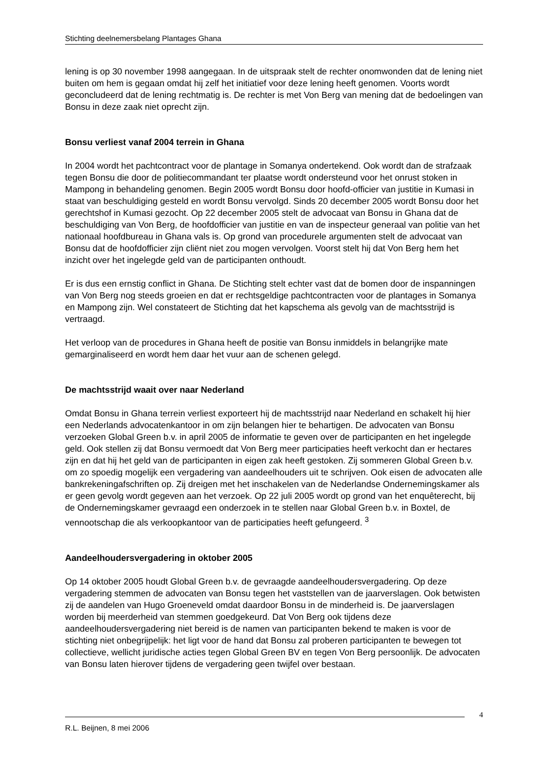Stichting deelnemersbelang Plantages Ghana
lening is op 30 november 1998 aangegaan. In de uitspraak stelt de rechter onomwonden dat de lening niet buiten om hem is gegaan omdat hij zelf het initiatief voor deze lening heeft genomen. Voorts wordt geconcludeerd dat de lening rechtmatig is. De rechter is met Von Berg van mening dat de bedoelingen van Bonsu in deze zaak niet oprecht zijn.
Bonsu verliest vanaf 2004 terrein in Ghana
In 2004 wordt het pachtcontract voor de plantage in Somanya ondertekend. Ook wordt dan de strafzaak tegen Bonsu die door de politiecommandant ter plaatse wordt ondersteund voor het onrust stoken in Mampong in behandeling genomen. Begin 2005 wordt Bonsu door hoofd-officier van justitie in Kumasi in staat van beschuldiging gesteld en wordt Bonsu vervolgd. Sinds 20 december 2005 wordt Bonsu door het gerechtshof in Kumasi gezocht. Op 22 december 2005 stelt de advocaat van Bonsu in Ghana dat de beschuldiging van Von Berg, de hoofdofficier van justitie en van de inspecteur generaal van politie van het nationaal hoofdbureau in Ghana vals is. Op grond van procedurele argumenten stelt de advocaat van Bonsu dat de hoofdofficier zijn cliënt niet zou mogen vervolgen. Voorst stelt hij dat Von Berg hem het inzicht over het ingelegde geld van de participanten onthoudt.
Er is dus een ernstig conflict in Ghana. De Stichting stelt echter vast dat de bomen door de inspanningen van Von Berg nog steeds groeien en dat er rechtsgeldige pachtcontracten voor de plantages in Somanya en Mampong zijn. Wel constateert de Stichting dat het kapschema als gevolg van de machtsstrijd is vertraagd.
Het verloop van de procedures in Ghana heeft de positie van Bonsu inmiddels in belangrijke mate gemarginaliseerd en wordt hem daar het vuur aan de schenen gelegd.
De machtsstrijd waait over naar Nederland
Omdat Bonsu in Ghana terrein verliest exporteert hij de machtsstrijd naar Nederland en schakelt hij hier een Nederlands advocatenkantoor in om zijn belangen hier te behartigen. De advocaten van Bonsu verzoeken Global Green b.v. in april 2005 de informatie te geven over de participanten en het ingelegde geld. Ook stellen zij dat Bonsu vermoedt dat Von Berg meer participaties heeft verkocht dan er hectares zijn en dat hij het geld van de participanten in eigen zak heeft gestoken. Zij sommeren Global Green b.v. om zo spoedig mogelijk een vergadering van aandeelhouders uit te schrijven. Ook eisen de advocaten alle bankrekeningafschriften op. Zij dreigen met het inschakelen van de Nederlandse Ondernemingskamer als er geen gevolg wordt gegeven aan het verzoek. Op 22 juli 2005 wordt op grond van het enquêterecht, bij de Ondernemingskamer gevraagd een onderzoek in te stellen naar Global Green b.v. in Boxtel, de vennootschap die als verkoopkantoor van de participaties heeft gefungeerd. <sup>3</sup>
Aandeelhoudersvergadering in oktober 2005
Op 14 oktober 2005 houdt Global Green b.v. de gevraagde aandeelhoudersvergadering. Op deze vergadering stemmen de advocaten van Bonsu tegen het vaststellen van de jaarverslagen. Ook betwisten zij de aandelen van Hugo Groeneveld omdat daardoor Bonsu in de minderheid is. De jaarverslagen worden bij meerderheid van stemmen goedgekeurd. Dat Von Berg ook tijdens deze aandeelhoudersvergadering niet bereid is de namen van participanten bekend te maken is voor de stichting niet onbegrijpelijk: het ligt voor de hand dat Bonsu zal proberen participanten te bewegen tot collectieve, wellicht juridische acties tegen Global Green BV en tegen Von Berg persoonlijk. De advocaten van Bonsu laten hierover tijdens de vergadering geen twijfel over bestaan.
4
R.L. Beijnen, 8 mei 2006